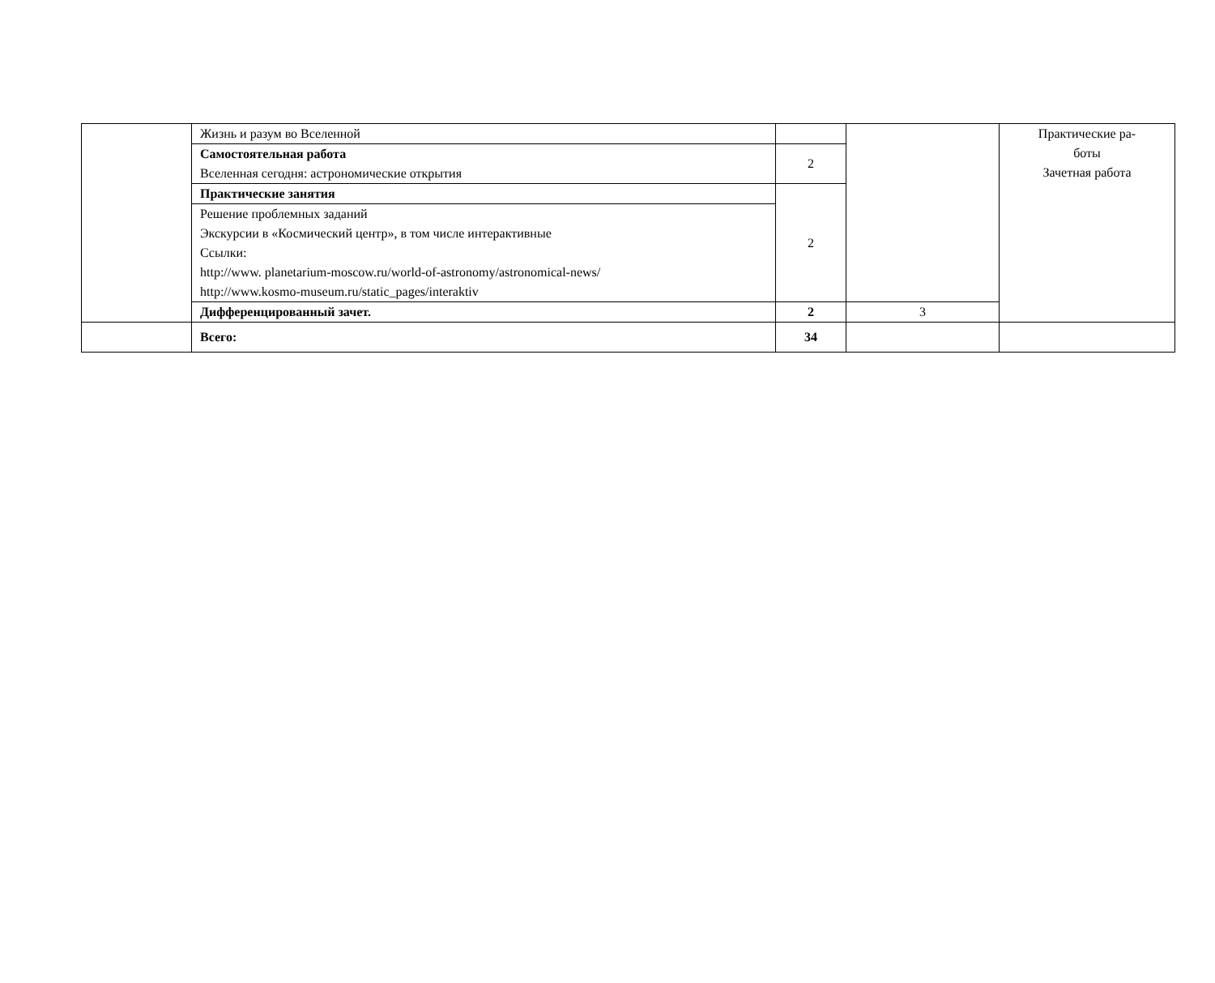| | Жизнь и разум во Вселенной | | | Практические ра- боты Зачетная работа |
| | Самостоятельная работа Вселенная сегодня: астрономические открытия | 2 | | |
| | Практические занятия | 2 | | |
| | Решение проблемных заданий Экскурсии в «Космический центр», в том числе интерактивные Ссылки: http://www. planetarium-moscow.ru/world-of-astronomy/astronomical-news/ http://www.kosmo-museum.ru/static_pages/interaktiv | | | |
| | Дифференцированный зачет. | 2 | 3 | |
| | Всего: | 34 | | |